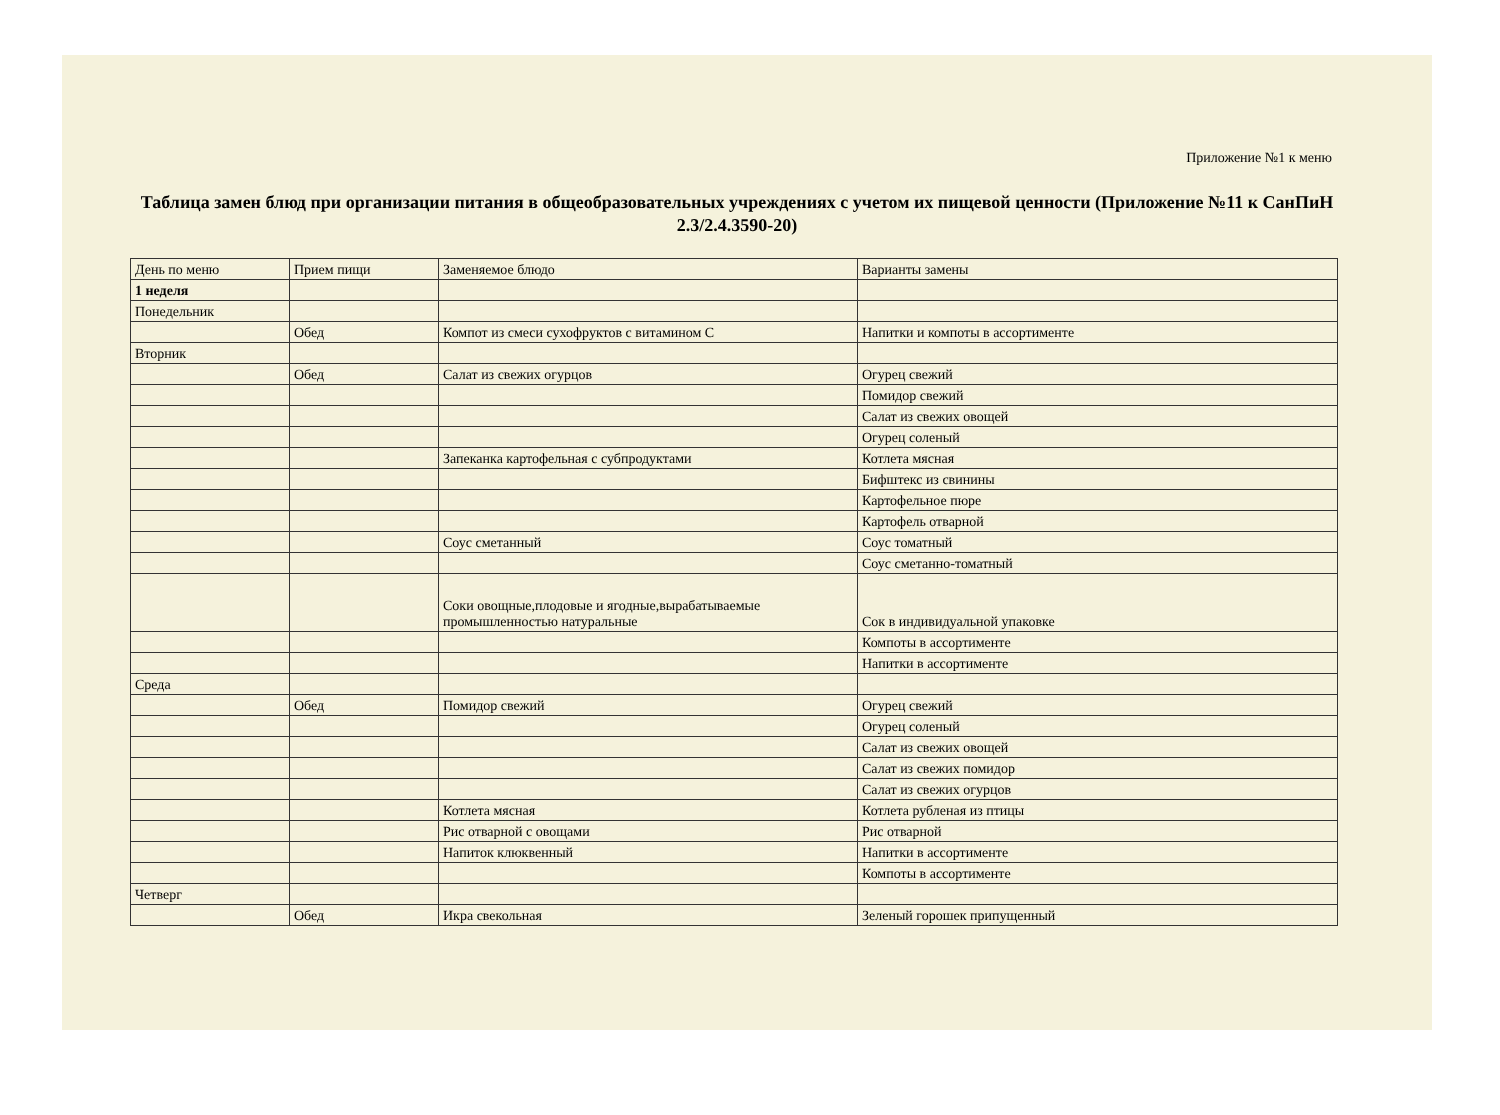Приложение №1 к меню
Таблица замен блюд при организации питания в общеобразовательных учреждениях с учетом их пищевой ценности (Приложение №11 к СанПиН 2.3/2.4.3590-20)
| День по меню | Прием пищи | Заменяемое блюдо | Варианты замены |
| 1 неделя | | | |
| Понедельник | | | |
| | Обед | Компот из смеси сухофруктов с витамином С | Напитки и компоты в ассортименте |
| Вторник | | | |
| | Обед | Салат из свежих огурцов | Огурец свежий |
| | | | Помидор свежий |
| | | | Салат из свежих овощей |
| | | | Огурец соленый |
| | | Запеканка картофельная с субпродуктами | Котлета мясная |
| | | | Бифштекс из свинины |
| | | | Картофельное пюре |
| | | | Картофель отварной |
| | | Соус сметанный | Соус томатный |
| | | | Соус сметанно-томатный |
| | | Соки овощные,плодовые и ягодные,вырабатываемые промышленностью натуральные | Сок в индивидуальной упаковке |
| | | | Компоты в ассортименте |
| | | | Напитки в ассортименте |
| Среда | | | |
| | Обед | Помидор свежий | Огурец свежий |
| | | | Огурец соленый |
| | | | Салат из свежих овощей |
| | | | Салат из свежих помидор |
| | | | Салат из свежих огурцов |
| | | Котлета мясная | Котлета рубленая из птицы |
| | | Рис отварной с овощами | Рис отварной |
| | | Напиток клюквенный | Напитки в ассортименте |
| | | | Компоты в ассортименте |
| Четверг | | | |
| | Обед | Икра свекольная | Зеленый горошек припущенный |